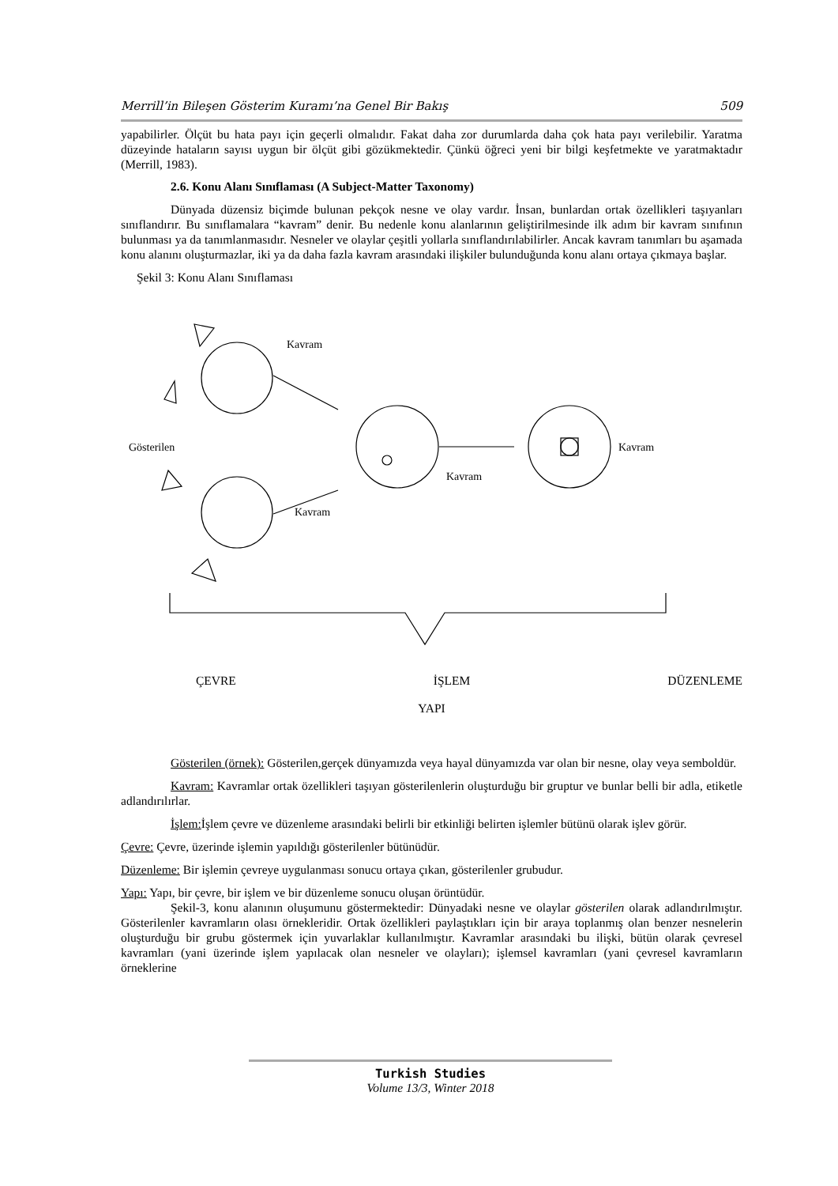Merrill’in Bileşen Gösterim Kuramı’na Genel Bir Bakış 509
yapabilirler. Ölçüt bu hata payı için geçerli olmalıdır. Fakat daha zor durumlarda daha çok hata payı verilebilir. Yaratma düzeyinde hataların sayısı uygun bir ölçüt gibi gözükmektedir. Çünkü öğreci yeni bir bilgi keşfetmekte ve yaratmaktadır (Merrill, 1983).
2.6. Konu Alanı Sınıflaması (A Subject-Matter Taxonomy)
Dünyada düzensiz biçimde bulunan pekçok nesne ve olay vardır. İnsan, bunlardan ortak özellikleri taşıyanları sınıflandırır. Bu sınıflamalara “kavram” denir. Bu nedenle konu alanlarının geliştirilmesinde ilk adım bir kavram sınıfının bulunması ya da tanımlanmasıdır. Nesneler ve olaylar çeşitli yollarla sınıflandırılabilirler. Ancak kavram tanımları bu aşamada konu alanını oluşturmazlar, iki ya da daha fazla kavram arasındaki ilişkiler bulunduğunda konu alanı ortaya çıkmaya başlar.
Şekil 3: Konu Alanı Sınıflaması
Kavram
Kavram
Kavram
Kavram
Gösterilen
ÇEVRE İŞLEM DÜZENLEME
YAPI
Gösterilen (örnek): Gösterilen,gerçek dünyamızda veya hayal dünyamızda var olan bir nesne, olay veya semboldür.
Kavram: Kavramlar ortak özellikleri taşıyan gösterilenlerin oluşturduğu bir gruptur ve bunlar belli bir adla, etiketle adlandırılırlar.
İşlem: İşlem çevre ve düzenleme arasındaki belirli bir etkinliği belirten işlemler bütünü olarak işlev görür.
Çevre: Çevre, üzerinde işlemin yapıldığı gösterilenler bütünüdür.
Düzenleme: Bir işlemin çevreye uygulanması sonucu ortaya çıkan, gösterilenler grubudur.
Yapı: Yapı, bir çevre, bir işlem ve bir düzenleme sonucu oluşan örüntüdür.
Şekil-3, konu alanının oluşumunu göstermektedir: Dünyadaki nesne ve olaylar gösterilen olarak adlandırılmıştır. Gösterilenler kavramların olası örnekleridir. Ortak özellikleri paylaştıkları için bir araya toplanmış olan benzer nesnelerin oluşturduğu bir grubu göstermek için yuvarlaklar kullanılmıştır. Kavramlar arasındaki bu ilişki, bütün olarak çevresel kavramları (yani üzerinde işlem yapılacak olan nesneler ve olayları); işlemsel kavramları (yani çevresel kavramların örneklerine
Turkish Studies
Volume 13/3, Winter 2018